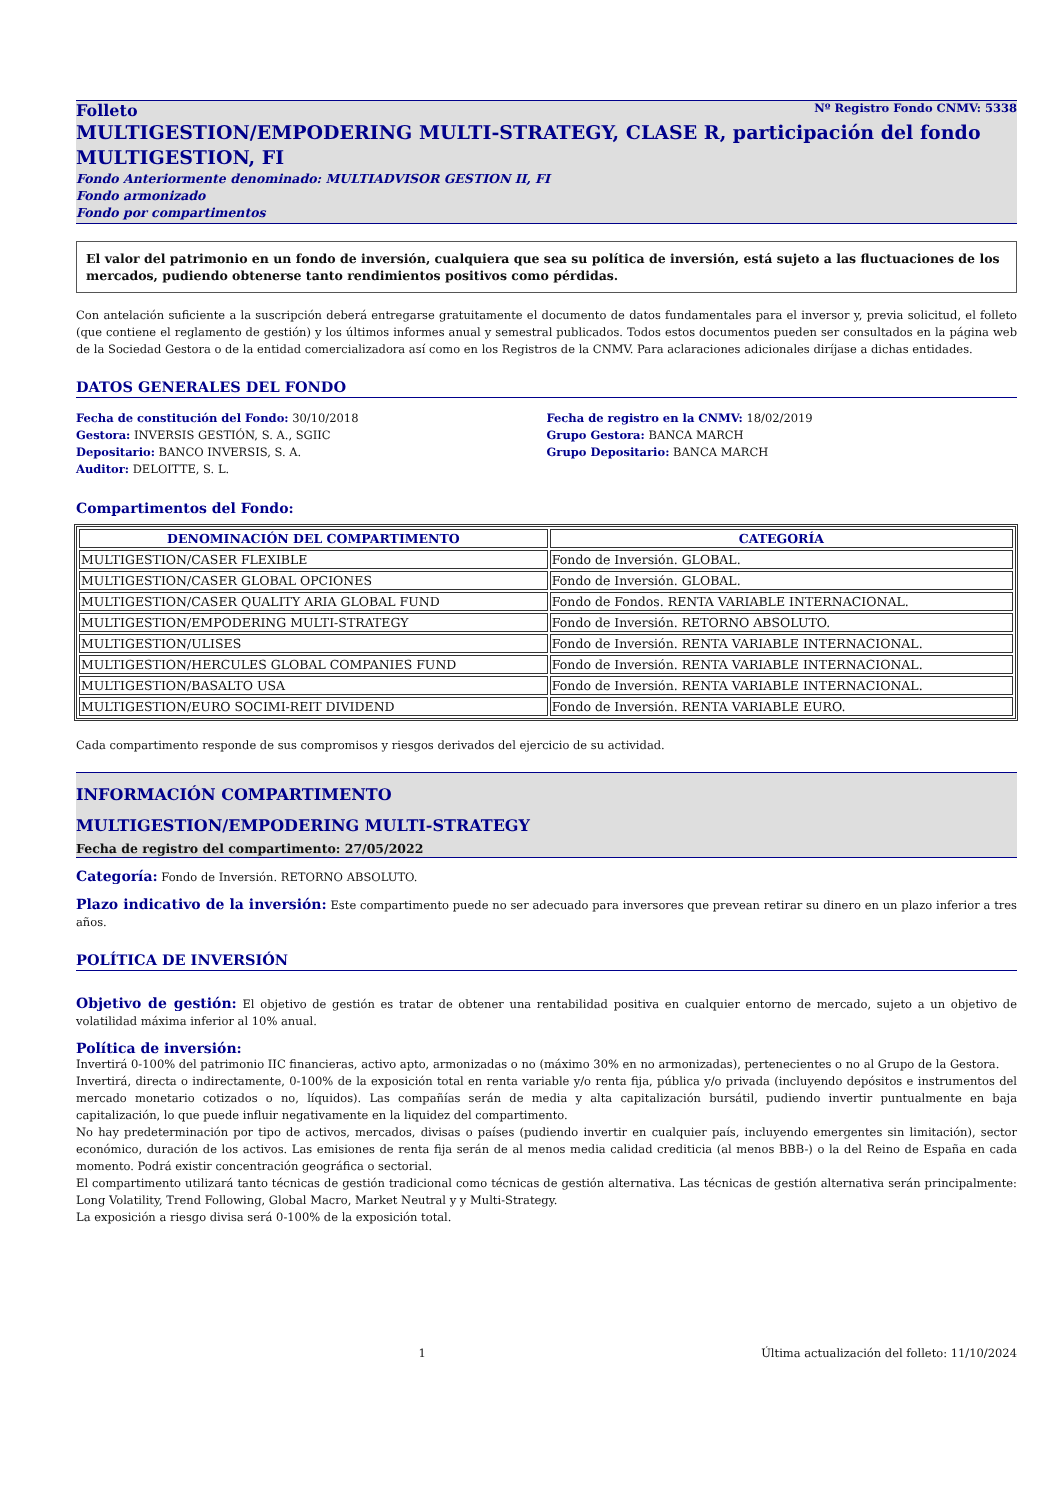Folleto Nº Registro Fondo CNMV: 5338
MULTIGESTION/EMPODERING MULTI-STRATEGY, CLASE R, participación del fondo MULTIGESTION, FI
Fondo Anteriormente denominado: MULTIADVISOR GESTION II, FI
Fondo armonizado
Fondo por compartimentos
El valor del patrimonio en un fondo de inversión, cualquiera que sea su política de inversión, está sujeto a las fluctuaciones de los mercados, pudiendo obtenerse tanto rendimientos positivos como pérdidas.
Con antelación suficiente a la suscripción deberá entregarse gratuitamente el documento de datos fundamentales para el inversor y, previa solicitud, el folleto (que contiene el reglamento de gestión) y los últimos informes anual y semestral publicados. Todos estos documentos pueden ser consultados en la página web de la Sociedad Gestora o de la entidad comercializadora así como en los Registros de la CNMV. Para aclaraciones adicionales diríjase a dichas entidades.
DATOS GENERALES DEL FONDO
Fecha de constitución del Fondo: 30/10/2018
Gestora: INVERSIS GESTIÓN, S. A., SGIIC
Depositario: BANCO INVERSIS, S. A.
Auditor: DELOITTE, S. L.
Fecha de registro en la CNMV: 18/02/2019
Grupo Gestora: BANCA MARCH
Grupo Depositario: BANCA MARCH
Compartimentos del Fondo:
| DENOMINACIÓN DEL COMPARTIMENTO | CATEGORÍA |
| --- | --- |
| MULTIGESTION/CASER FLEXIBLE | Fondo de Inversión. GLOBAL. |
| MULTIGESTION/CASER GLOBAL OPCIONES | Fondo de Inversión. GLOBAL. |
| MULTIGESTION/CASER QUALITY ARIA GLOBAL FUND | Fondo de Fondos. RENTA VARIABLE INTERNACIONAL. |
| MULTIGESTION/EMPODERING MULTI-STRATEGY | Fondo de Inversión. RETORNO ABSOLUTO. |
| MULTIGESTION/ULISES | Fondo de Inversión. RENTA VARIABLE INTERNACIONAL. |
| MULTIGESTION/HERCULES GLOBAL COMPANIES FUND | Fondo de Inversión. RENTA VARIABLE INTERNACIONAL. |
| MULTIGESTION/BASALTO USA | Fondo de Inversión. RENTA VARIABLE INTERNACIONAL. |
| MULTIGESTION/EURO SOCIMI-REIT DIVIDEND | Fondo de Inversión. RENTA VARIABLE EURO. |
Cada compartimento responde de sus compromisos y riesgos derivados del ejercicio de su actividad.
INFORMACIÓN COMPARTIMENTO
MULTIGESTION/EMPODERING MULTI-STRATEGY
Fecha de registro del compartimento: 27/05/2022
Categoría: Fondo de Inversión. RETORNO ABSOLUTO.
Plazo indicativo de la inversión: Este compartimento puede no ser adecuado para inversores que prevean retirar su dinero en un plazo inferior a tres años.
POLÍTICA DE INVERSIÓN
Objetivo de gestión: El objetivo de gestión es tratar de obtener una rentabilidad positiva en cualquier entorno de mercado, sujeto a un objetivo de volatilidad máxima inferior al 10% anual.
Política de inversión:
Invertirá 0-100% del patrimonio IIC financieras, activo apto, armonizadas o no (máximo 30% en no armonizadas), pertenecientes o no al Grupo de la Gestora.
Invertirá, directa o indirectamente, 0-100% de la exposición total en renta variable y/o renta fija, pública y/o privada (incluyendo depósitos e instrumentos del mercado monetario cotizados o no, líquidos). Las compañías serán de media y alta capitalización bursátil, pudiendo invertir puntualmente en baja capitalización, lo que puede influir negativamente en la liquidez del compartimento.
No hay predeterminación por tipo de activos, mercados, divisas o países (pudiendo invertir en cualquier país, incluyendo emergentes sin limitación), sector económico, duración de los activos. Las emisiones de renta fija serán de al menos media calidad crediticia (al menos BBB-) o la del Reino de España en cada momento. Podrá existir concentración geográfica o sectorial.
El compartimento utilizará tanto técnicas de gestión tradicional como técnicas de gestión alternativa. Las técnicas de gestión alternativa serán principalmente: Long Volatility, Trend Following, Global Macro, Market Neutral y y Multi-Strategy.
La exposición a riesgo divisa será 0-100% de la exposición total.
1 Última actualización del folleto: 11/10/2024